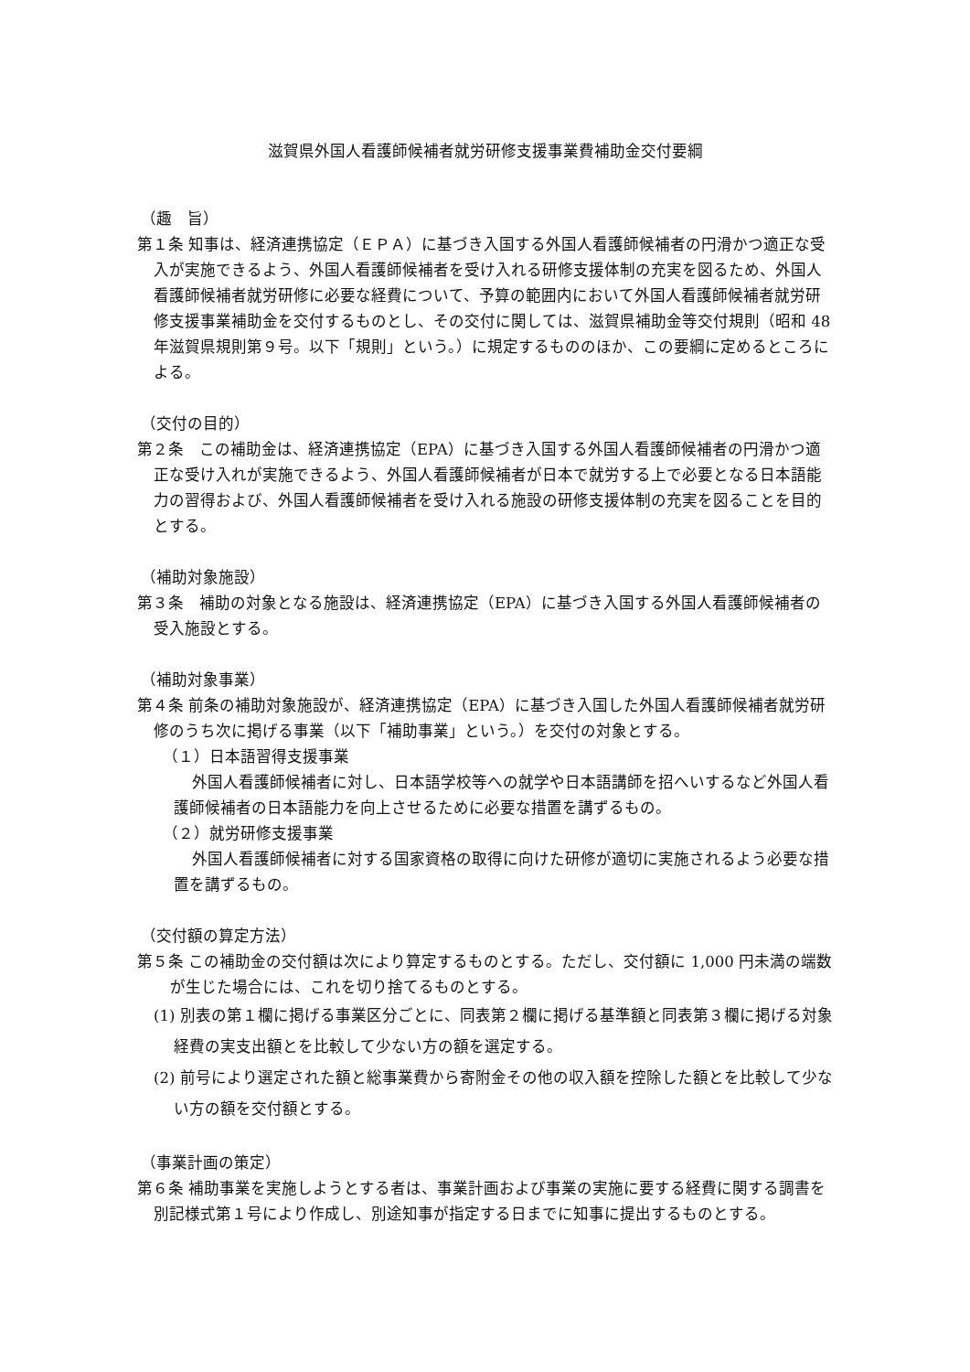滋賀県外国人看護師候補者就労研修支援事業費補助金交付要綱
（趣　旨）
第１条 知事は、経済連携協定（ＥＰＡ）に基づき入国する外国人看護師候補者の円滑かつ適正な受入が実施できるよう、外国人看護師候補者を受け入れる研修支援体制の充実を図るため、外国人看護師候補者就労研修に必要な経費について、予算の範囲内において外国人看護師候補者就労研修支援事業補助金を交付するものとし、その交付に関しては、滋賀県補助金等交付規則（昭和 48 年滋賀県規則第９号。以下「規則」という。）に規定するもののほか、この要綱に定めるところによる。
（交付の目的）
第２条　この補助金は、経済連携協定（EPA）に基づき入国する外国人看護師候補者の円滑かつ適正な受け入れが実施できるよう、外国人看護師候補者が日本で就労する上で必要となる日本語能力の習得および、外国人看護師候補者を受け入れる施設の研修支援体制の充実を図ることを目的とする。
（補助対象施設）
第３条　補助の対象となる施設は、経済連携協定（EPA）に基づき入国する外国人看護師候補者の受入施設とする。
（補助対象事業）
第４条 前条の補助対象施設が、経済連携協定（EPA）に基づき入国した外国人看護師候補者就労研修のうち次に掲げる事業（以下「補助事業」という。）を交付の対象とする。
（１）日本語習得支援事業
外国人看護師候補者に対し、日本語学校等への就学や日本語講師を招へいするなど外国人看護師候補者の日本語能力を向上させるために必要な措置を講ずるもの。
（２）就労研修支援事業
外国人看護師候補者に対する国家資格の取得に向けた研修が適切に実施されるよう必要な措置を講ずるもの。
（交付額の算定方法）
第５条 この補助金の交付額は次により算定するものとする。ただし、交付額に 1,000 円未満の端数が生じた場合には、これを切り捨てるものとする。
(1) 別表の第１欄に掲げる事業区分ごとに、同表第２欄に掲げる基準額と同表第３欄に掲げる対象経費の実支出額とを比較して少ない方の額を選定する。
(2) 前号により選定された額と総事業費から寄附金その他の収入額を控除した額とを比較して少ない方の額を交付額とする。
（事業計画の策定）
第６条 補助事業を実施しようとする者は、事業計画および事業の実施に要する経費に関する調書を別記様式第１号により作成し、別途知事が指定する日までに知事に提出するものとする。